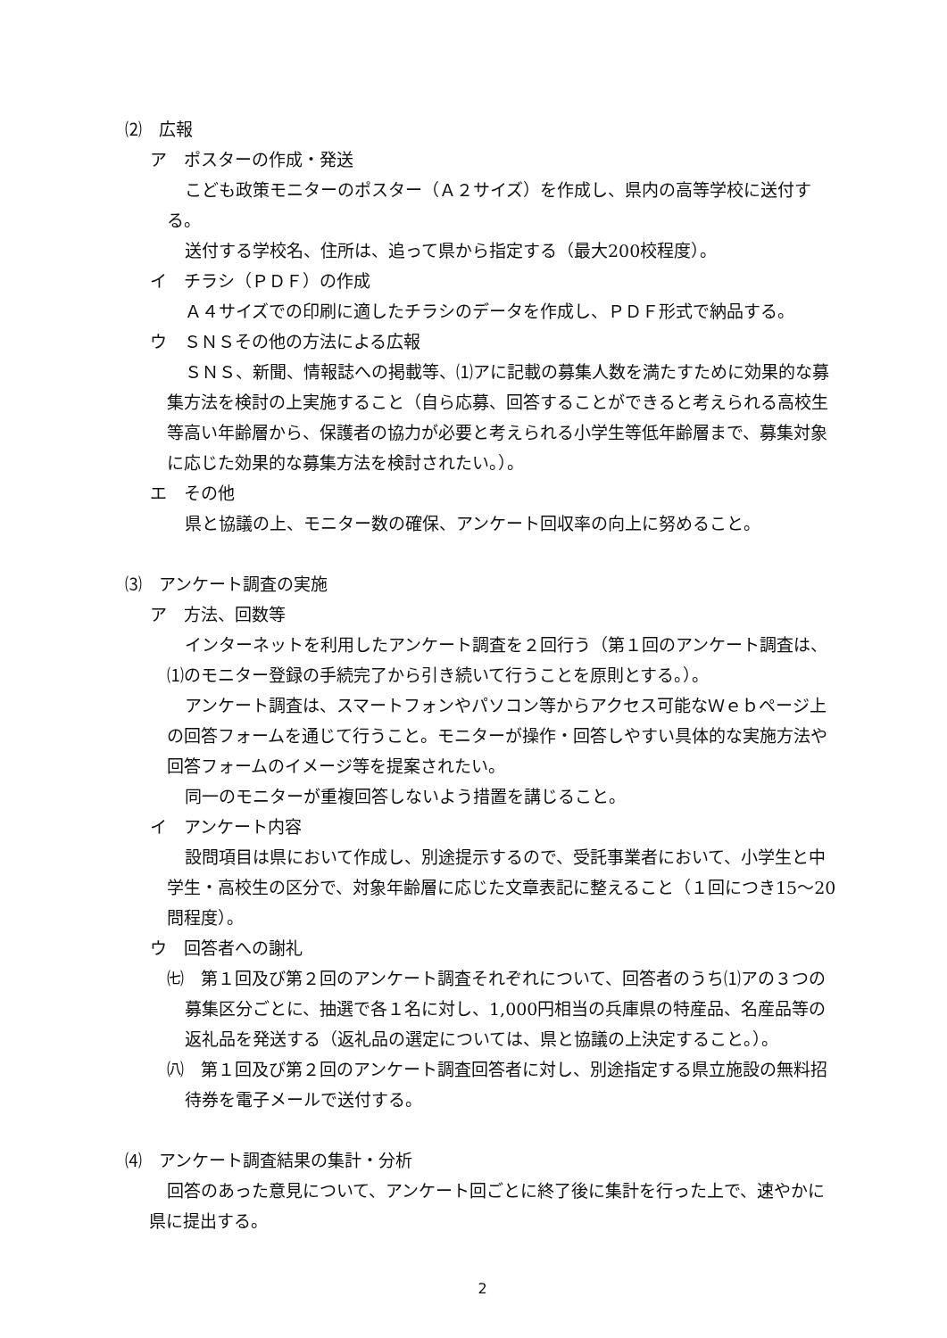⑵　広報
ア　ポスターの作成・発送
こども政策モニターのポスター（Ａ２サイズ）を作成し、県内の高等学校に送付する。
送付する学校名、住所は、追って県から指定する（最大200校程度）。
イ　チラシ（ＰＤＦ）の作成
Ａ４サイズでの印刷に適したチラシのデータを作成し、ＰＤＦ形式で納品する。
ウ　ＳＮＳその他の方法による広報
ＳＮＳ、新聞、情報誌への掲載等、⑴アに記載の募集人数を満たすために効果的な募集方法を検討の上実施すること（自ら応募、回答することができると考えられる高校生等高い年齢層から、保護者の協力が必要と考えられる小学生等低年齢層まで、募集対象に応じた効果的な募集方法を検討されたい。）。
エ　その他
県と協議の上、モニター数の確保、アンケート回収率の向上に努めること。
⑶　アンケート調査の実施
ア　方法、回数等
インターネットを利用したアンケート調査を２回行う（第１回のアンケート調査は、⑴のモニター登録の手続完了から引き続いて行うことを原則とする。）。
アンケート調査は、スマートフォンやパソコン等からアクセス可能なＷｅｂページ上の回答フォームを通じて行うこと。モニターが操作・回答しやすい具体的な実施方法や回答フォームのイメージ等を提案されたい。
同一のモニターが重複回答しないよう措置を講じること。
イ　アンケート内容
設問項目は県において作成し、別途提示するので、受託事業者において、小学生と中学生・高校生の区分で、対象年齢層に応じた文章表記に整えること（１回につき15～20問程度）。
ウ　回答者への謝礼
㈦　第１回及び第２回のアンケート調査それぞれについて、回答者のうち⑴アの３つの募集区分ごとに、抽選で各１名に対し、1,000円相当の兵庫県の特産品、名産品等の返礼品を発送する（返礼品の選定については、県と協議の上決定すること。）。
㈧　第１回及び第２回のアンケート調査回答者に対し、別途指定する県立施設の無料招待券を電子メールで送付する。
⑷　アンケート調査結果の集計・分析
回答のあった意見について、アンケート回ごとに終了後に集計を行った上で、速やかに県に提出する。
2